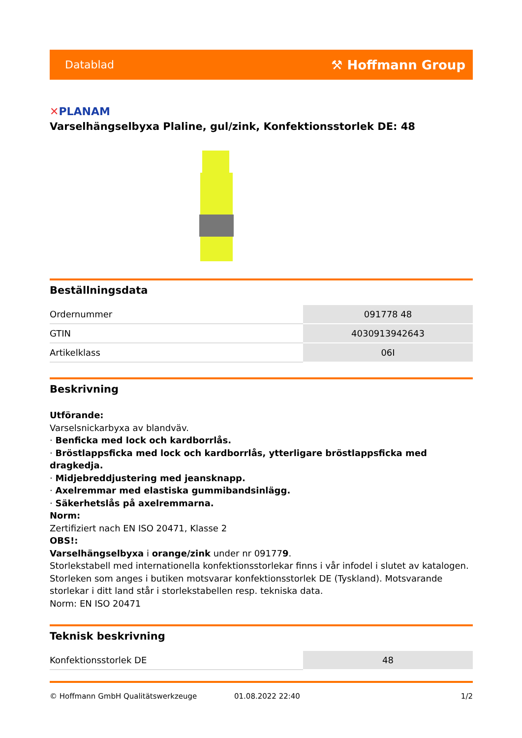Datablad ⚒ Hoffmann Group
✕PLANAM
Varselhängselbyxa Plaline, gul/zink, Konfektionsstorlek DE: 48
Beställningsdata
| Ordernummer | 091778 48 |
| GTIN | 4030913942643 |
| Artikelklass | 06I |
Beskrivning
Utförande:
Varselsnickarbyxa av blandväv.
· Benficka med lock och kardborrlås.
· Bröstlappsficka med lock och kardborrlås, ytterligare bröstlappsficka med dragkedja.
· Midjebreddjustering med jeansknapp.
· Axelremmar med elastiska gummibandsinlägg.
· Säkerhetslås på axelremmarna.
Norm:
Zertifiziert nach EN ISO 20471, Klasse 2
OBS!:
Varselhängselbyxa i orange/zink under nr 091779.
Storlekstabell med internationella konfektionsstorlekar finns i vår infodel i slutet av katalogen. Storleken som anges i butiken motsvarar konfektionsstorlek DE (Tyskland). Motsvarande storlekar i ditt land står i storlekstabellen resp. tekniska data.
Norm: EN ISO 20471
Teknisk beskrivning
| Konfektionsstorlek DE | 48 |
© Hoffmann GmbH Qualitätswerkzeuge 01.08.2022 22:40 1/2